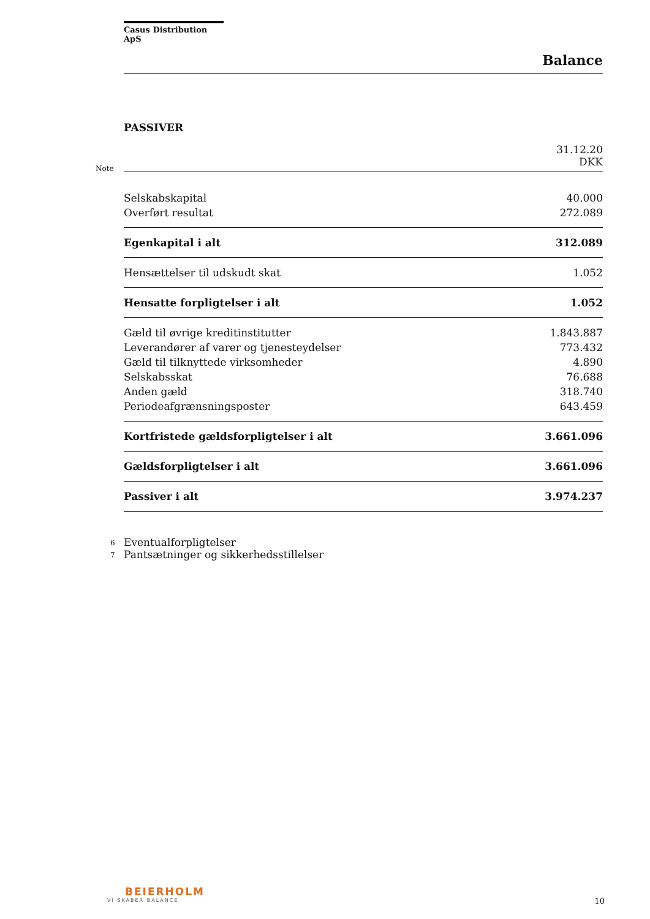Casus Distribution ApS
Balance
PASSIVER
| Note | 31.12.20 DKK |
| Selskabskapital | 40.000 |
| Overført resultat | 272.089 |
| Egenkapital i alt | 312.089 |
| Hensættelser til udskudt skat | 1.052 |
| Hensatte forpligtelser i alt | 1.052 |
| Gæld til øvrige kreditinstitutter | 1.843.887 |
| Leverandører af varer og tjenesteydelser | 773.432 |
| Gæld til tilknyttede virksomheder | 4.890 |
| Selskabsskat | 76.688 |
| Anden gæld | 318.740 |
| Periodeafgrænsningsposter | 643.459 |
| Kortfristede gældsforpligtelser i alt | 3.661.096 |
| Gældsforpligtelser i alt | 3.661.096 |
| Passiver i alt | 3.974.237 |
6 Eventualforpligtelser
7 Pantsætninger og sikkerhedsstillelser
BEIERHOLM
VI SKABER BALANCE
10